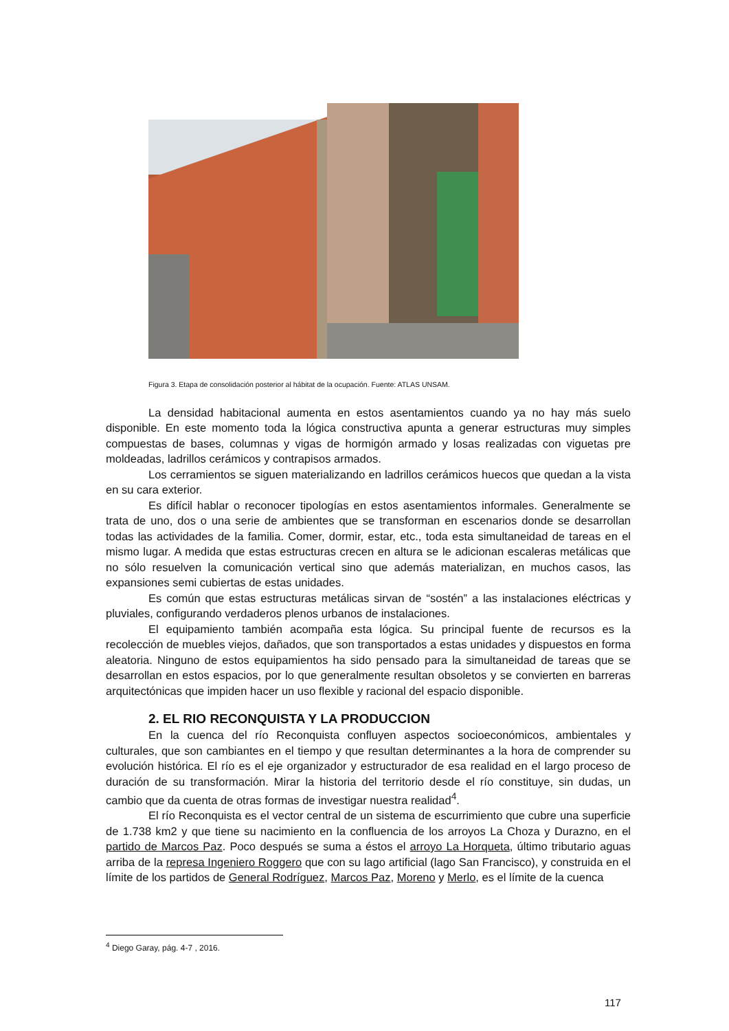Figura 3. Etapa de consolidación posterior al hábitat de la ocupación. Fuente: ATLAS UNSAM.
La densidad habitacional aumenta en estos asentamientos cuando ya no hay más suelo disponible. En este momento toda la lógica constructiva apunta a generar estructuras muy simples compuestas de bases, columnas y vigas de hormigón armado y losas realizadas con viguetas pre moldeadas, ladrillos cerámicos y contrapisos armados.
Los cerramientos se siguen materializando en ladrillos cerámicos huecos que quedan a la vista en su cara exterior.
Es difícil hablar o reconocer tipologías en estos asentamientos informales. Generalmente se trata de uno, dos o una serie de ambientes que se transforman en escenarios donde se desarrollan todas las actividades de la familia. Comer, dormir, estar, etc., toda esta simultaneidad de tareas en el mismo lugar. A medida que estas estructuras crecen en altura se le adicionan escaleras metálicas que no sólo resuelven la comunicación vertical sino que además materializan, en muchos casos, las expansiones semi cubiertas de estas unidades.
Es común que estas estructuras metálicas sirvan de “sostén” a las instalaciones eléctricas y pluviales, configurando verdaderos plenos urbanos de instalaciones.
El equipamiento también acompaña esta lógica. Su principal fuente de recursos es la recolección de muebles viejos, dañados, que son transportados a estas unidades y dispuestos en forma aleatoria. Ninguno de estos equipamientos ha sido pensado para la simultaneidad de tareas que se desarrollan en estos espacios, por lo que generalmente resultan obsoletos y se convierten en barreras arquitectónicas que impiden hacer un uso flexible y racional del espacio disponible.
2. EL RIO RECONQUISTA Y LA PRODUCCION
En la cuenca del río Reconquista confluyen aspectos socioeconómicos, ambientales y culturales, que son cambiantes en el tiempo y que resultan determinantes a la hora de comprender su evolución histórica. El río es el eje organizador y estructurador de esa realidad en el largo proceso de duración de su transformación. Mirar la historia del territorio desde el río constituye, sin dudas, un cambio que da cuenta de otras formas de investigar nuestra realidad<sup>4</sup>.
El río Reconquista es el vector central de un sistema de escurrimiento que cubre una superficie de 1.738 km2 y que tiene su nacimiento en la confluencia de los arroyos La Choza y Durazno, en el partido de Marcos Paz. Poco después se suma a éstos el arroyo La Horqueta, último tributario aguas arriba de la represa Ingeniero Roggero que con su lago artificial (lago San Francisco), y construida en el límite de los partidos de General Rodríguez, Marcos Paz, Moreno y Merlo, es el límite de la cuenca
<sup>4</sup> Diego Garay, pág. 4-7 , 2016.
117